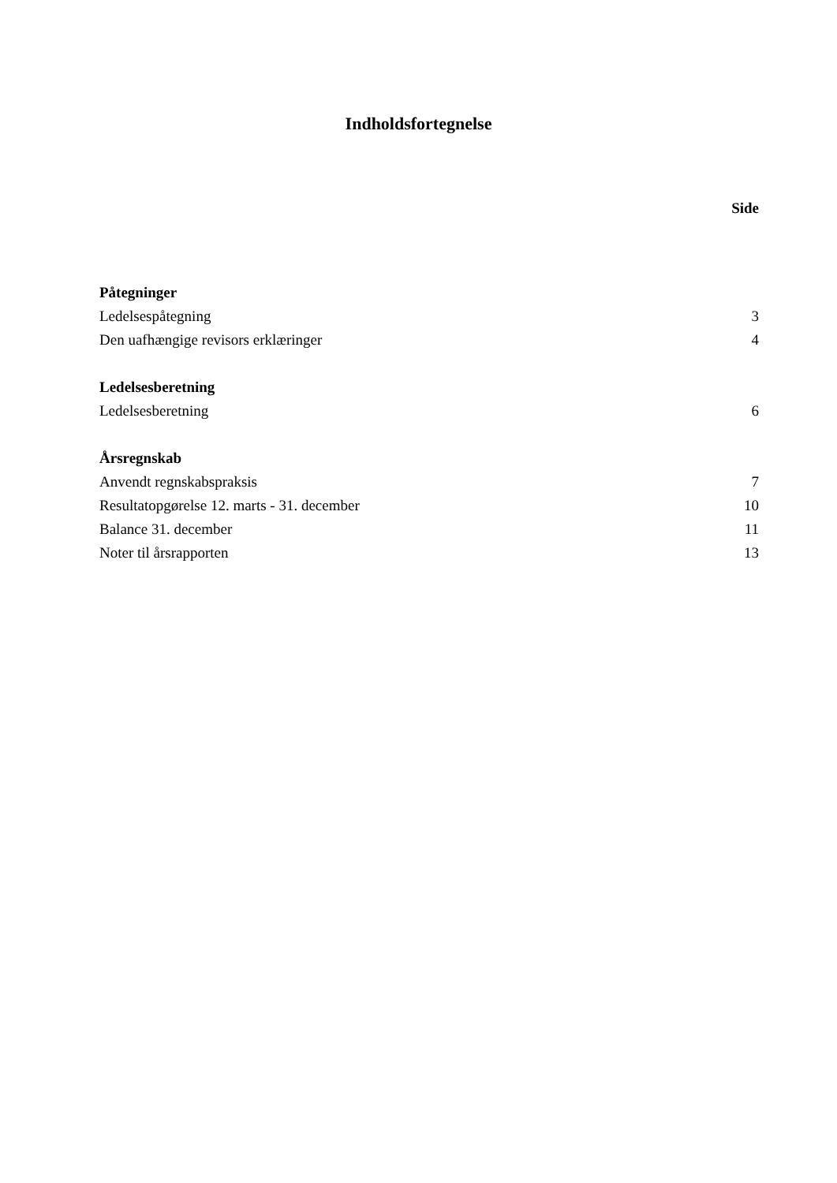Indholdsfortegnelse
Side
Påtegninger
Ledelsespåtegning 3
Den uafhængige revisors erklæringer 4
Ledelsesberetning
Ledelsesberetning 6
Årsregnskab
Anvendt regnskabspraksis 7
Resultatopgørelse 12. marts - 31. december 10
Balance 31. december 11
Noter til årsrapporten 13